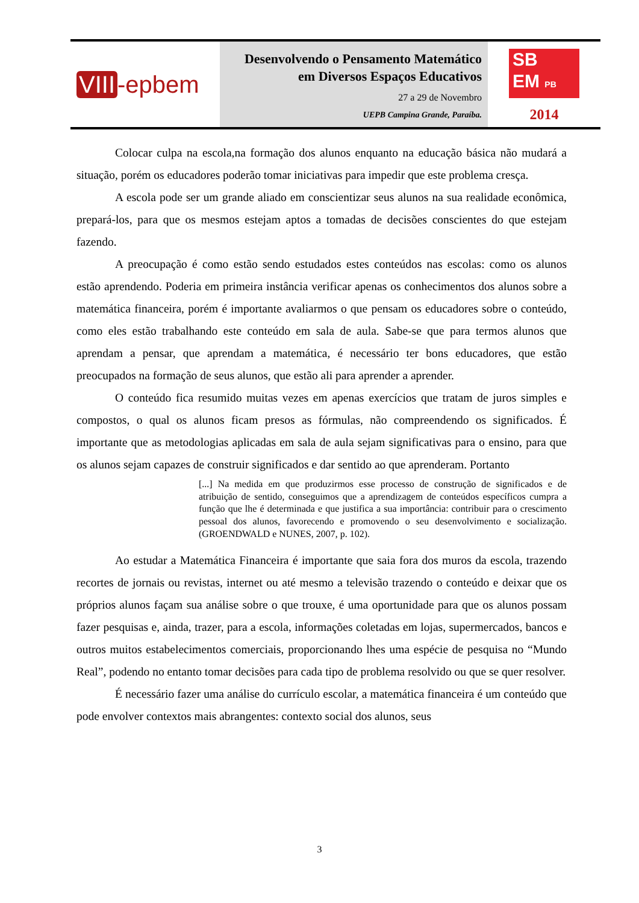VIII -epbem
Desenvolvendo o Pensamento Matemático
em Diversos Espaços Educativos
27 a 29 de Novembro
UEPB Campina Grande, Paraíba.
SB
EM PB
2014
Colocar culpa na escola,na formação dos alunos enquanto na educação básica não mudará a situação, porém os educadores poderão tomar iniciativas para impedir que este problema cresça.
A escola pode ser um grande aliado em conscientizar seus alunos na sua realidade econômica, prepará-los, para que os mesmos estejam aptos a tomadas de decisões conscientes do que estejam fazendo.
A preocupação é como estão sendo estudados estes conteúdos nas escolas: como os alunos estão aprendendo. Poderia em primeira instância verificar apenas os conhecimentos dos alunos sobre a matemática financeira, porém é importante avaliarmos o que pensam os educadores sobre o conteúdo, como eles estão trabalhando este conteúdo em sala de aula. Sabe-se que para termos alunos que aprendam a pensar, que aprendam a matemática, é necessário ter bons educadores, que estão preocupados na formação de seus alunos, que estão ali para aprender a aprender.
O conteúdo fica resumido muitas vezes em apenas exercícios que tratam de juros simples e compostos, o qual os alunos ficam presos as fórmulas, não compreendendo os significados. É importante que as metodologias aplicadas em sala de aula sejam significativas para o ensino, para que os alunos sejam capazes de construir significados e dar sentido ao que aprenderam. Portanto
[...] Na medida em que produzirmos esse processo de construção de significados e de atribuição de sentido, conseguimos que a aprendizagem de conteúdos específicos cumpra a função que lhe é determinada e que justifica a sua importância: contribuir para o crescimento pessoal dos alunos, favorecendo e promovendo o seu desenvolvimento e socialização. (GROENDWALD e NUNES, 2007, p. 102).
Ao estudar a Matemática Financeira é importante que saia fora dos muros da escola, trazendo recortes de jornais ou revistas, internet ou até mesmo a televisão trazendo o conteúdo e deixar que os próprios alunos façam sua análise sobre o que trouxe, é uma oportunidade para que os alunos possam fazer pesquisas e, ainda, trazer, para a escola, informações coletadas em lojas, supermercados, bancos e outros muitos estabelecimentos comerciais, proporcionando lhes uma espécie de pesquisa no “Mundo Real”, podendo no entanto tomar decisões para cada tipo de problema resolvido ou que se quer resolver.
É necessário fazer uma análise do currículo escolar, a matemática financeira é um conteúdo que pode envolver contextos mais abrangentes: contexto social dos alunos, seus
3